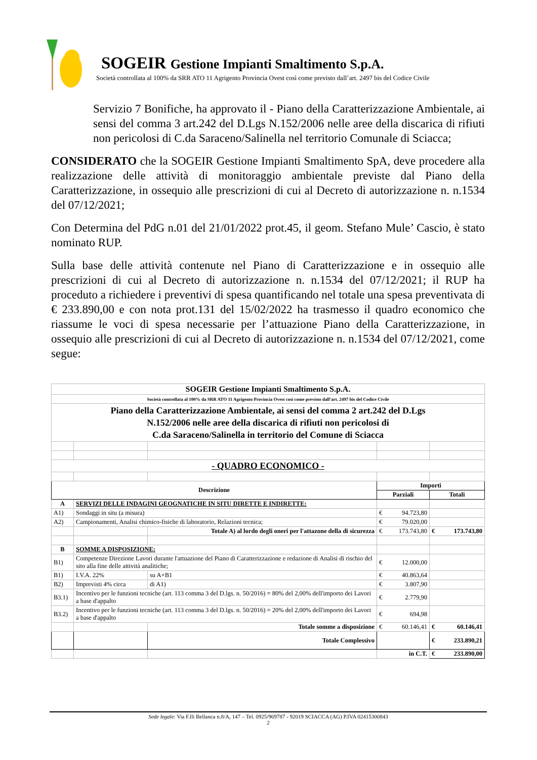SOGEIR Gestione Impianti Smaltimento S.p.A.
Società controllata al 100% da SRR ATO 11 Agrigento Provincia Ovest così come previsto dall’art. 2497 bis del Codice Civile
Servizio 7 Bonifiche, ha approvato il - Piano della Caratterizzazione Ambientale, ai sensi del comma 3 art.242 del D.Lgs N.152/2006 nelle aree della discarica di rifiuti non pericolosi di C.da Saraceno/Salinella nel territorio Comunale di Sciacca;
CONSIDERATO che la SOGEIR Gestione Impianti Smaltimento SpA, deve procedere alla realizzazione delle attività di monitoraggio ambientale previste dal Piano della Caratterizzazione, in ossequio alle prescrizioni di cui al Decreto di autorizzazione n. n.1534 del 07/12/2021;
Con Determina del PdG n.01 del 21/01/2022 prot.45, il geom. Stefano Mule’ Cascio, è stato nominato RUP.
Sulla base delle attività contenute nel Piano di Caratterizzazione e in ossequio alle prescrizioni di cui al Decreto di autorizzazione n. n.1534 del 07/12/2021; il RUP ha proceduto a richiedere i preventivi di spesa quantificando nel totale una spesa preventivata di € 233.890,00 e con nota prot.131 del 15/02/2022 ha trasmesso il quadro economico che riassume le voci di spesa necessarie per l’attuazione Piano della Caratterizzazione, in ossequio alle prescrizioni di cui al Decreto di autorizzazione n. n.1534 del 07/12/2021, come segue:
| SOGEIR Gestione Impianti Smaltimento S.p.A. | | | | |
| Società controllata al 100% da SRR ATO 11 Agrigento Provincia Ovest così come previsto dall’art. 2497 bis del Codice Civile | | | | |
| Piano della Caratterizzazione Ambientale, ai sensi del comma 2 art.242 del D.Lgs N.152/2006 nelle aree della discarica di rifiuti non pericolosi di C.da Saraceno/Salinella in territorio del Comune di Sciacca | | | | |
| - QUADRO ECONOMICO - | | | | |
| Descrizione | | | Importi | |
| | | | Parziali | Totali |
| A | SERVIZI DELLE INDAGINI GEOGNATICHE IN SITU DIRETTE E INDIRETTE: | | | |
| A1) | Sondaggi in situ (a misura) | | € 94.723,80 | |
| A2) | Campionamenti, Analisi chimico-fisiche di laboratorio, Relazioni tecnica; | | € 79.020,00 | |
| | | Totale A) al lordo degli oneri per l'attazone della di sicurezza | € 173.743,80 | € 173.743,80 |
| B | SOMME A DISPOSIZIONE: | | | |
| B1) | Competenze Direzione Lavori durante l'attuazione del Piano di Caratterizzazione e redazione di Analisi di rischio del sito alla fine delle attività analitiche; | | € 12.000,00 | |
| B1) | I.V.A. 22% | su A+B1 | € 40.863,64 | |
| B2) | Imprevisti 4% circa | di A1) | € 3.807,90 | |
| B3.1) | Incentivo per le funzioni tecniche (art. 113 comma 3 del D.lgs. n. 50/2016) = 80% del 2,00% dell'importo dei Lavori a base d'appalto | | € 2.779,90 | |
| B3.2) | Incentivo per le funzioni tecniche (art. 113 comma 3 del D.lgs. n. 50/2016) = 20% del 2,00% dell'importo dei Lavori a base d'appalto | | € 694,98 | |
| | | Totale somme a disposizione | € 60.146,41 | € 60.146,41 |
| | | Totale Complessivo | | € 233.890,21 |
| | | | in C.T. | € 233.890,00 |
Sede legale: Via F.lli Bellanca n.8/A, 147 – Tel. 0925/969787 - 92019 SCIACCA (AG) P.IVA 02415300843
2